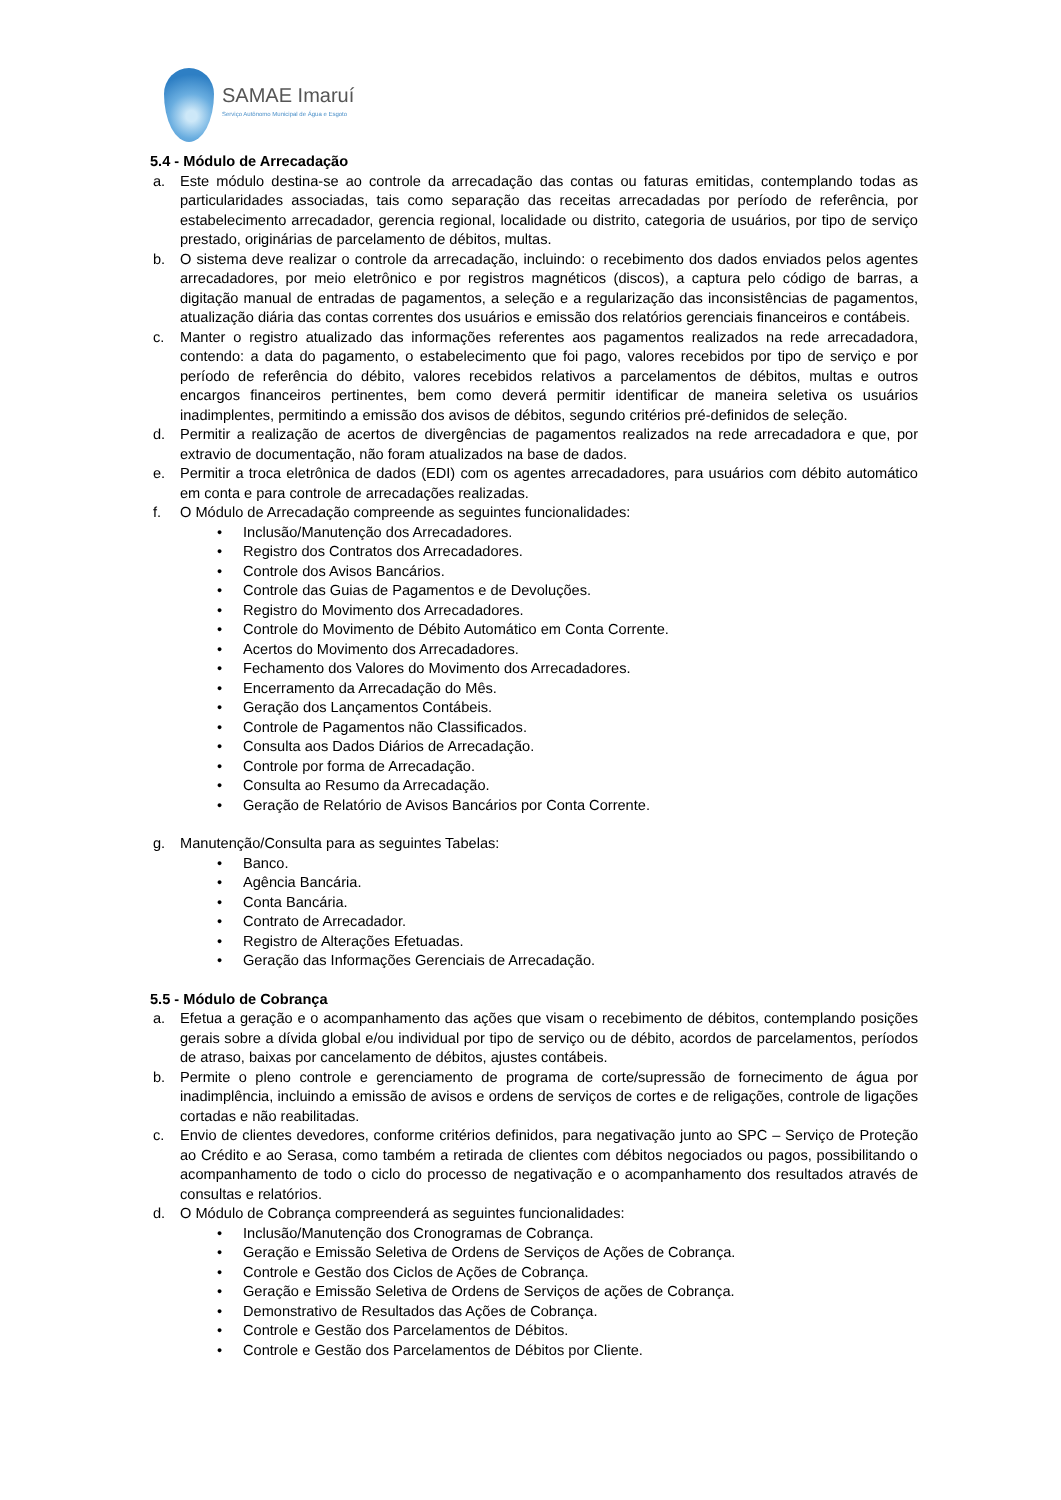SAMAE Imaruí
Serviço Autônomo Municipal de Água e Esgoto
5.4 - Módulo de Arrecadação
a. Este módulo destina-se ao controle da arrecadação das contas ou faturas emitidas, contemplando todas as particularidades associadas, tais como separação das receitas arrecadadas por período de referência, por estabelecimento arrecadador, gerencia regional, localidade ou distrito, categoria de usuários, por tipo de serviço prestado, originárias de parcelamento de débitos, multas.
b. O sistema deve realizar o controle da arrecadação, incluindo: o recebimento dos dados enviados pelos agentes arrecadadores, por meio eletrônico e por registros magnéticos (discos), a captura pelo código de barras, a digitação manual de entradas de pagamentos, a seleção e a regularização das inconsistências de pagamentos, atualização diária das contas correntes dos usuários e emissão dos relatórios gerenciais financeiros e contábeis.
c. Manter o registro atualizado das informações referentes aos pagamentos realizados na rede arrecadadora, contendo: a data do pagamento, o estabelecimento que foi pago, valores recebidos por tipo de serviço e por período de referência do débito, valores recebidos relativos a parcelamentos de débitos, multas e outros encargos financeiros pertinentes, bem como deverá permitir identificar de maneira seletiva os usuários inadimplentes, permitindo a emissão dos avisos de débitos, segundo critérios pré-definidos de seleção.
d. Permitir a realização de acertos de divergências de pagamentos realizados na rede arrecadadora e que, por extravio de documentação, não foram atualizados na base de dados.
e. Permitir a troca eletrônica de dados (EDI) com os agentes arrecadadores, para usuários com débito automático em conta e para controle de arrecadações realizadas.
f. O Módulo de Arrecadação compreende as seguintes funcionalidades:
• Inclusão/Manutenção dos Arrecadadores.
• Registro dos Contratos dos Arrecadadores.
• Controle dos Avisos Bancários.
• Controle das Guias de Pagamentos e de Devoluções.
• Registro do Movimento dos Arrecadadores.
• Controle do Movimento de Débito Automático em Conta Corrente.
• Acertos do Movimento dos Arrecadadores.
• Fechamento dos Valores do Movimento dos Arrecadadores.
• Encerramento da Arrecadação do Mês.
• Geração dos Lançamentos Contábeis.
• Controle de Pagamentos não Classificados.
• Consulta aos Dados Diários de Arrecadação.
• Controle por forma de Arrecadação.
• Consulta ao Resumo da Arrecadação.
• Geração de Relatório de Avisos Bancários por Conta Corrente.
g. Manutenção/Consulta para as seguintes Tabelas:
• Banco.
• Agência Bancária.
• Conta Bancária.
• Contrato de Arrecadador.
• Registro de Alterações Efetuadas.
• Geração das Informações Gerenciais de Arrecadação.
5.5 - Módulo de Cobrança
a. Efetua a geração e o acompanhamento das ações que visam o recebimento de débitos, contemplando posições gerais sobre a dívida global e/ou individual por tipo de serviço ou de débito, acordos de parcelamentos, períodos de atraso, baixas por cancelamento de débitos, ajustes contábeis.
b. Permite o pleno controle e gerenciamento de programa de corte/supressão de fornecimento de água por inadimplência, incluindo a emissão de avisos e ordens de serviços de cortes e de religações, controle de ligações cortadas e não reabilitadas.
c. Envio de clientes devedores, conforme critérios definidos, para negativação junto ao SPC – Serviço de Proteção ao Crédito e ao Serasa, como também a retirada de clientes com débitos negociados ou pagos, possibilitando o acompanhamento de todo o ciclo do processo de negativação e o acompanhamento dos resultados através de consultas e relatórios.
d. O Módulo de Cobrança compreenderá as seguintes funcionalidades:
• Inclusão/Manutenção dos Cronogramas de Cobrança.
• Geração e Emissão Seletiva de Ordens de Serviços de Ações de Cobrança.
• Controle e Gestão dos Ciclos de Ações de Cobrança.
• Geração e Emissão Seletiva de Ordens de Serviços de ações de Cobrança.
• Demonstrativo de Resultados das Ações de Cobrança.
• Controle e Gestão dos Parcelamentos de Débitos.
• Controle e Gestão dos Parcelamentos de Débitos por Cliente.